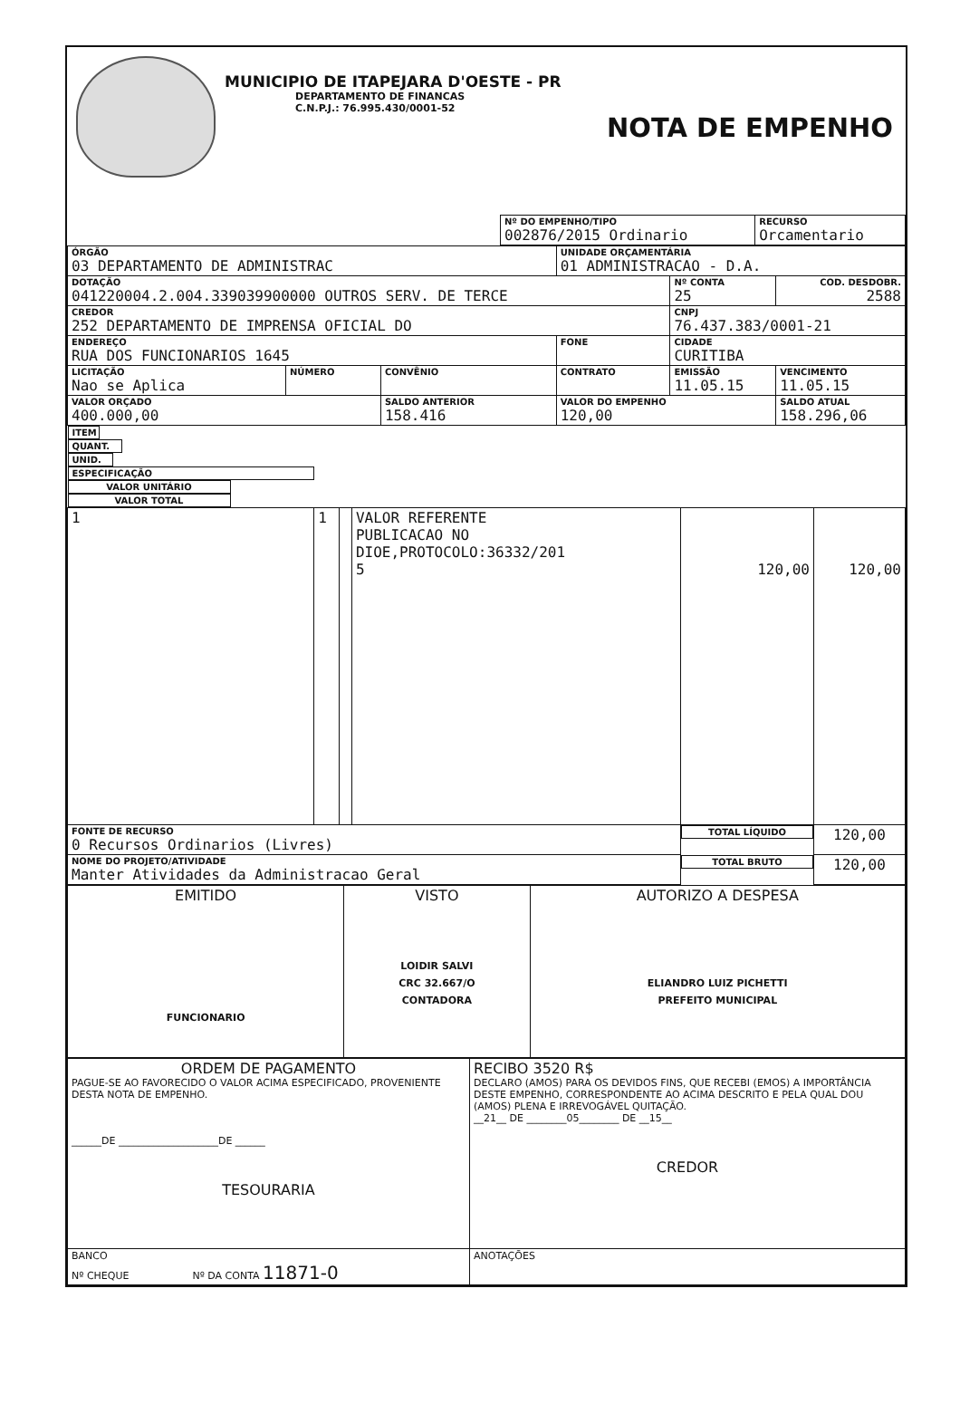MUNICIPIO DE ITAPEJARA D'OESTE - PR
DEPARTAMENTO DE FINANCAS
C.N.P.J.: 76.995.430/0001-52
NOTA DE EMPENHO
| | Nº DO EMPENHO/TIPO 002876/2015 Ordinario | RECURSO Orcamentario |
| ÓRGÃO 03 DEPARTAMENTO DE ADMINISTRAC | | | UNIDADE ORÇAMENTÁRIA 01 ADMINISTRACAO - D.A. | | |
| DOTAÇÃO 041220004.2.004.339039900000 OUTROS SERV. DE TERCE | | | | Nº CONTA 25 | COD. DESDOBR. 2588 |
| CREDOR 252 DEPARTAMENTO DE IMPRENSA OFICIAL DO | | | | CNPJ 76.437.383/0001-21 | |
| ENDEREÇO RUA DOS FUNCIONARIOS 1645 | | | FONE | CIDADE CURITIBA | |
| LICITAÇÃO Nao se Aplica | NÚMERO | CONVÊNIO | CONTRATO | EMISSÃO 11.05.15 | VENCIMENTO 11.05.15 |
| VALOR ORÇADO 400.000,00 | | SALDO ANTERIOR 158.416 | VALOR DO EMPENHO 120,00 | | SALDO ATUAL 158.296,06 |
| ITEM | QUANT. | UNID. | ESPECIFICAÇÃO | VALOR UNITÁRIO | VALOR TOTAL |
| 1 | 1 | | VALOR REFERENTE PUBLICACAO NO DIOE,PROTOCOLO:36332/201 5 | 120,00 | 120,00 |
| FONTE DE RECURSO 0 Recursos Ordinarios (Livres) | | | | TOTAL LÍQUIDO | 120,00 |
| NOME DO PROJETO/ATIVIDADE Manter Atividades da Administracao Geral | | | | TOTAL BRUTO | 120,00 |
| EMITIDO FUNCIONARIO | VISTO LOIDIR SALVI CRC 32.667/O CONTADORA | AUTORIZO A DESPESA ELIANDRO LUIZ PICHETTI PREFEITO MUNICIPAL |
| ORDEM DE PAGAMENTO PAGUE-SE AO FAVORECIDO O VALOR ACIMA ESPECIFICADO, PROVENIENTE DESTA NOTA DE EMPENHO. ______DE ____________________DE ______ TESOURARIA | RECIBO 3520 R$ DECLARO (AMOS) PARA OS DEVIDOS FINS, QUE RECEBI (EMOS) A IMPORTÂNCIA DESTE EMPENHO, CORRESPONDENTE AO ACIMA DESCRITO E PELA QUAL DOU (AMOS) PLENA E IRREVOGÁVEL QUITAÇÃO. __21__ DE ________05________ DE __15__ CREDOR |
| BANCO Nº CHEQUE Nº DA CONTA 11871-0 | ANOTAÇÕES |